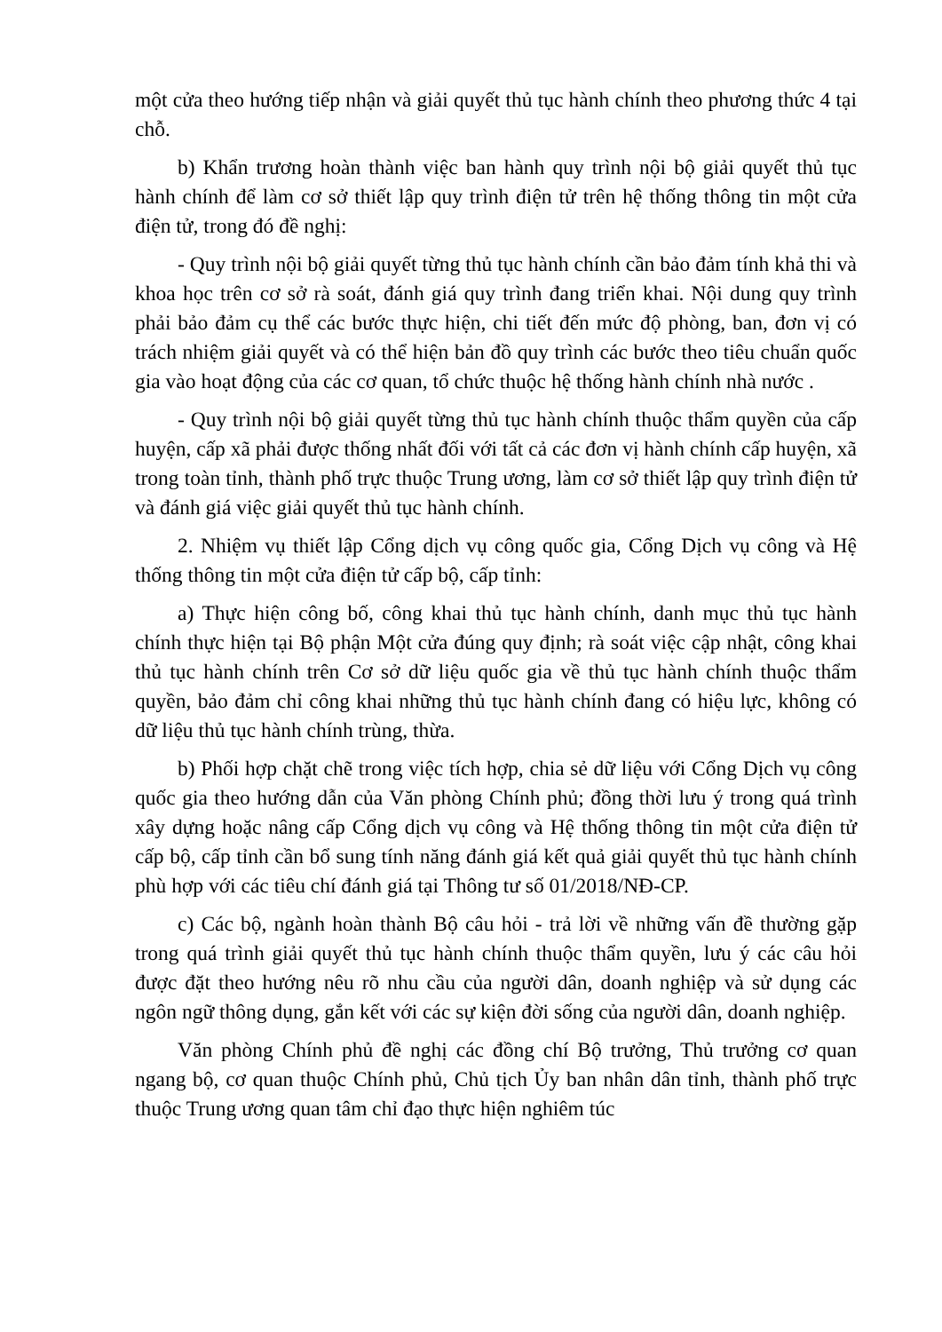một cửa theo hướng tiếp nhận và giải quyết thủ tục hành chính theo phương thức 4 tại chỗ.
b) Khẩn trương hoàn thành việc ban hành quy trình nội bộ giải quyết thủ tục hành chính để làm cơ sở thiết lập quy trình điện tử trên hệ thống thông tin một cửa điện tử, trong đó đề nghị:
- Quy trình nội bộ giải quyết từng thủ tục hành chính cần bảo đảm tính khả thi và khoa học trên cơ sở rà soát, đánh giá quy trình đang triển khai. Nội dung quy trình phải bảo đảm cụ thể các bước thực hiện, chi tiết đến mức độ phòng, ban, đơn vị có trách nhiệm giải quyết và có thể hiện bản đồ quy trình các bước theo tiêu chuẩn quốc gia vào hoạt động của các cơ quan, tổ chức thuộc hệ thống hành chính nhà nước .
- Quy trình nội bộ giải quyết từng thủ tục hành chính thuộc thẩm quyền của cấp huyện, cấp xã phải được thống nhất đối với tất cả các đơn vị hành chính cấp huyện, xã trong toàn tỉnh, thành phố trực thuộc Trung ương, làm cơ sở thiết lập quy trình điện tử và đánh giá việc giải quyết thủ tục hành chính.
2. Nhiệm vụ thiết lập Cổng dịch vụ công quốc gia, Cổng Dịch vụ công và Hệ thống thông tin một cửa điện tử cấp bộ, cấp tỉnh:
a) Thực hiện công bố, công khai thủ tục hành chính, danh mục thủ tục hành chính thực hiện tại Bộ phận Một cửa đúng quy định; rà soát việc cập nhật, công khai thủ tục hành chính trên Cơ sở dữ liệu quốc gia về thủ tục hành chính thuộc thẩm quyền, bảo đảm chỉ công khai những thủ tục hành chính đang có hiệu lực, không có dữ liệu thủ tục hành chính trùng, thừa.
b) Phối hợp chặt chẽ trong việc tích hợp, chia sẻ dữ liệu với Cổng Dịch vụ công quốc gia theo hướng dẫn của Văn phòng Chính phủ; đồng thời lưu ý trong quá trình xây dựng hoặc nâng cấp Cổng dịch vụ công và Hệ thống thông tin một cửa điện tử cấp bộ, cấp tỉnh cần bổ sung tính năng đánh giá kết quả giải quyết thủ tục hành chính phù hợp với các tiêu chí đánh giá tại Thông tư số 01/2018/NĐ-CP.
c) Các bộ, ngành hoàn thành Bộ câu hỏi - trả lời về những vấn đề thường gặp trong quá trình giải quyết thủ tục hành chính thuộc thẩm quyền, lưu ý các câu hỏi được đặt theo hướng nêu rõ nhu cầu của người dân, doanh nghiệp và sử dụng các ngôn ngữ thông dụng, gắn kết với các sự kiện đời sống của người dân, doanh nghiệp.
Văn phòng Chính phủ đề nghị các đồng chí Bộ trưởng, Thủ trưởng cơ quan ngang bộ, cơ quan thuộc Chính phủ, Chủ tịch Ủy ban nhân dân tỉnh, thành phố trực thuộc Trung ương quan tâm chỉ đạo thực hiện nghiêm túc